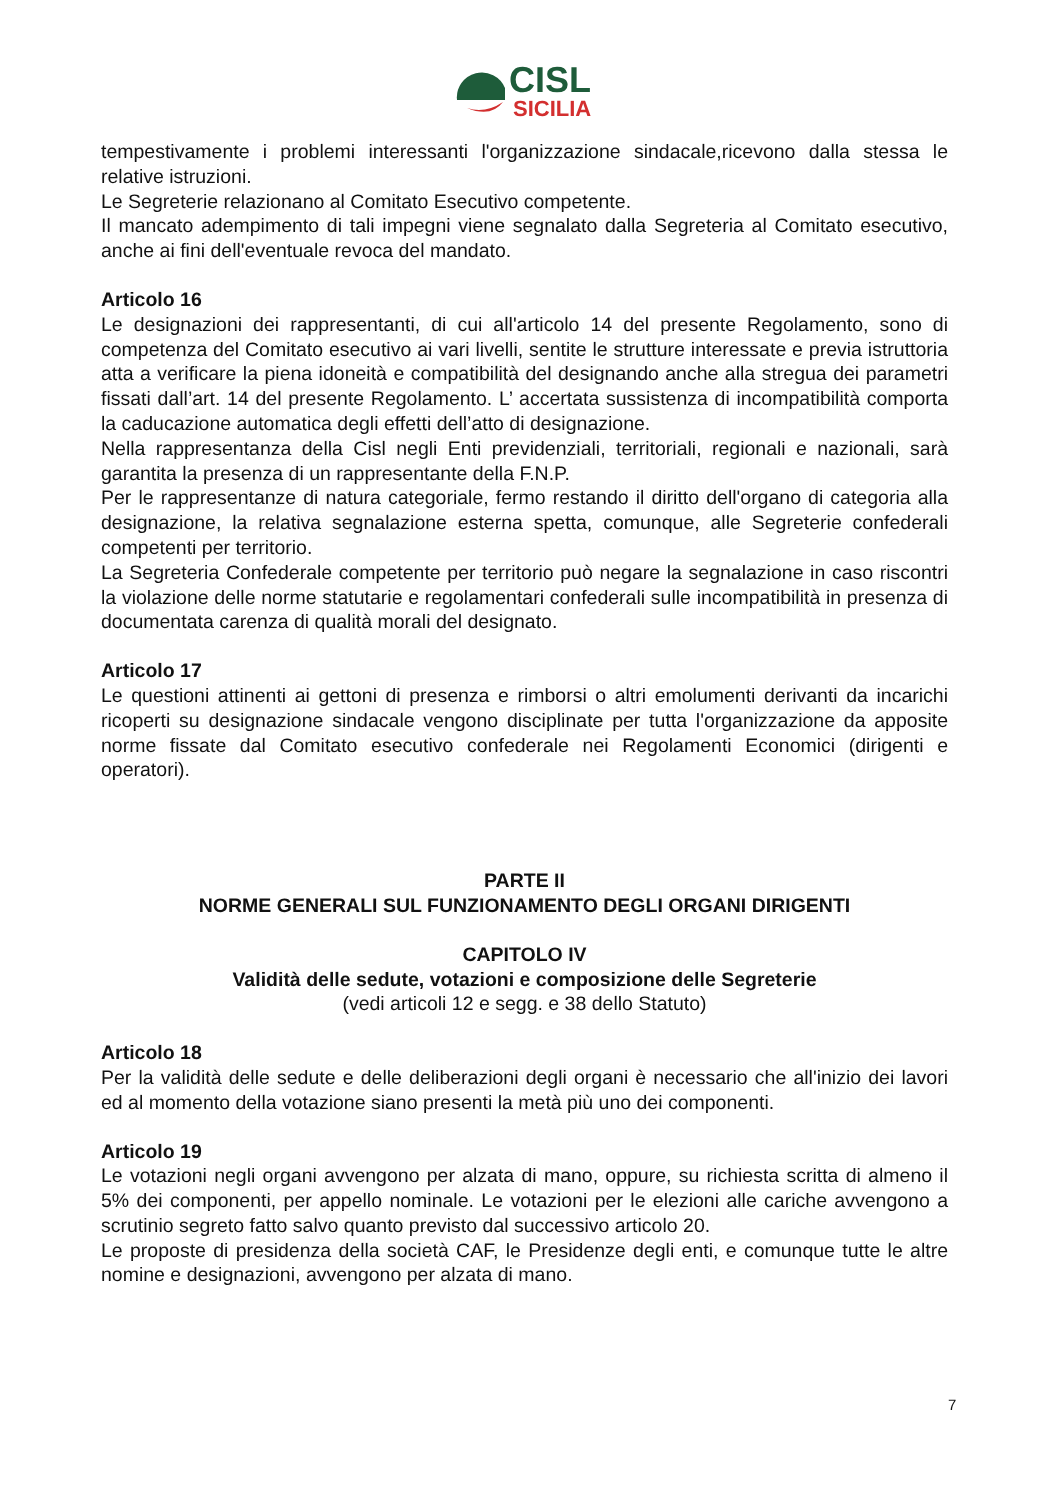CISL
SICILIA
tempestivamente i problemi interessanti l'organizzazione sindacale,ricevono dalla stessa le relative istruzioni.
Le Segreterie relazionano al Comitato Esecutivo competente.
Il mancato adempimento di tali impegni viene segnalato dalla Segreteria al Comitato esecutivo, anche ai fini dell'eventuale revoca del mandato.
Articolo 16
Le designazioni dei rappresentanti, di cui all'articolo 14 del presente Regolamento, sono di competenza del Comitato esecutivo ai vari livelli, sentite le strutture interessate e previa istruttoria atta a verificare la piena idoneità e compatibilità del designando anche alla stregua dei parametri fissati dall’art. 14 del presente Regolamento. L’ accertata sussistenza di incompatibilità comporta la caducazione automatica degli effetti dell’atto di designazione.
Nella rappresentanza della Cisl negli Enti previdenziali, territoriali, regionali e nazionali, sarà garantita la presenza di un rappresentante della F.N.P.
Per le rappresentanze di natura categoriale, fermo restando il diritto dell'organo di categoria alla designazione, la relativa segnalazione esterna spetta, comunque, alle Segreterie confederali competenti per territorio.
La Segreteria Confederale competente per territorio può negare la segnalazione in caso riscontri la violazione delle norme statutarie e regolamentari confederali sulle incompatibilità in presenza di documentata carenza di qualità morali del designato.
Articolo 17
Le questioni attinenti ai gettoni di presenza e rimborsi o altri emolumenti derivanti da incarichi ricoperti su designazione sindacale vengono disciplinate per tutta l'organizzazione da apposite norme fissate dal Comitato esecutivo confederale nei Regolamenti Economici (dirigenti e operatori).
PARTE II
NORME GENERALI SUL FUNZIONAMENTO DEGLI ORGANI DIRIGENTI
CAPITOLO IV
Validità delle sedute, votazioni e composizione delle Segreterie
(vedi articoli 12 e segg. e 38 dello Statuto)
Articolo 18
Per la validità delle sedute e delle deliberazioni degli organi è necessario che all'inizio dei lavori ed al momento della votazione siano presenti la metà più uno dei componenti.
Articolo 19
Le votazioni negli organi avvengono per alzata di mano, oppure, su richiesta scritta di almeno il 5% dei componenti, per appello nominale. Le votazioni per le elezioni alle cariche avvengono a scrutinio segreto fatto salvo quanto previsto dal successivo articolo 20.
Le proposte di presidenza della società CAF, le Presidenze degli enti, e comunque tutte le altre nomine e designazioni, avvengono per alzata di mano.
7